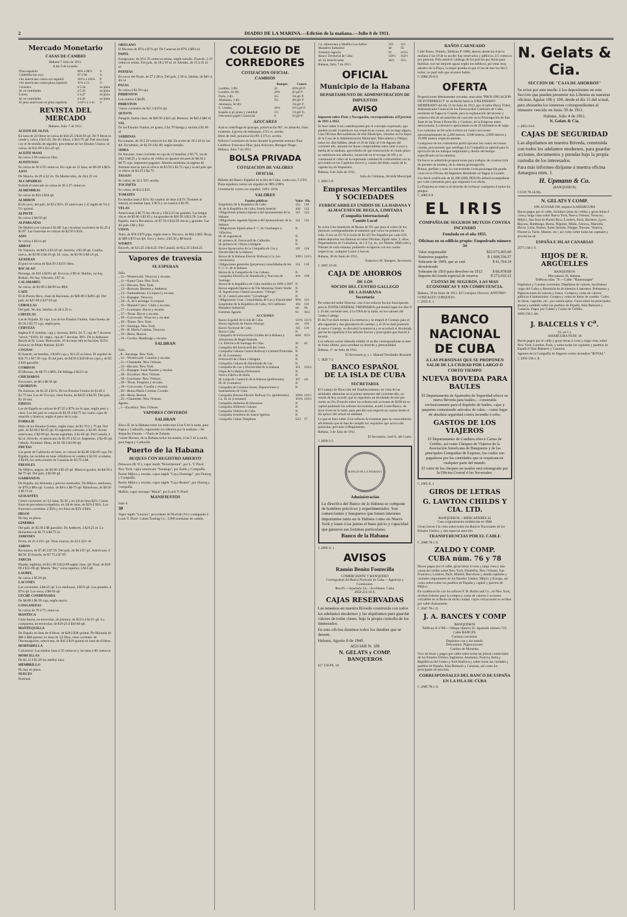2 DIADIO DE LA MARINA.—Edición de la mañana.—Julio 8 de 1911.
Mercado Monetario
CASAS DE CAMBIO
Habana 7 Julio de 1911.
A las 5 de la tarde.
| Plata española | 98⅞ á 98⅞ | V. |
| Calderilla (en oro) | 97 á 98 | V. |
| Oro americano contra oro español | 110⅛ á 110⅜ | P. |
| Oro americano contra plata española | 10⅞ á 11 | V. |
| Centenes | á 5.34 | en plata |
| Id. en cantidades | á 5.35 | en plata |
| Luises | á 4.27 | en plata |
| Id. en cantidades | á 4.29 | en plata |
| El peso americano en plata española | 1-10½ á 1-11 | V. |
REVISTA DEL MERCADO
Habana, Julio 7 de 1911.
ACEITE DE OLIVA
En latas de 23 libras se cotiza de $14-25 á $14-50 qtl. De 9 libras se vende y cotiza á $15-25. De 4½ libras, á $15-75 qtl. Del mezclado con el de semilla de algodón, procedente de los Estados Unidos, se cotiza, de $11-00 á $11-25 qtl.
ACEITE MANI
Se cotiza á 90 centavos libra.
ACEITUNAS
Se cotiza de 50 á 55 centavos. En cajas de 12 latas, de $6-50 á $6⅝.
AJOS
De Murcia, de 20 á 22 cts. De Montevideo, de 24 á 25 cts.
ALCAPARRAS
Surtido el mercado se cotiza de 36 á 37 centavos.
ALMENDRAS
Se cotiza de $33 á $34 qtl.
ALMIDON
El de yuca, del país, de $3 á $3¼. El americano y el inglés de 5¼ á 5½ quintal.
ALPISTE
Se cotiza á $4-50 qtl.
ALPARGATAS
De Mallorca se cotizan á $1.80. Las viscaínas corrientes de $1.25 á $1.87. Las francesas se cotizan de $2.50 á $3⅝.
ANIS
Se cotiza á $11¾ qtl.
ARROZ
De Valencia, de $4⅞ á $5-25 qtl. Semilla, á $3.30 qtl. Canilla, nuevo, de $3.90 á $4.10 qtl. Id. viejo, de $3-90 á $4-10 qtl.
AZAFRAN
El puro se cotiza de $14.50 á $15¼ libra.
BACALAO
Noruega, de $10 á $10¼ qtl. Escocia, á $9 id. Halifax, no hay. Robalo, No hay. Uescada, á $7 id.
CALAMARES
Se cotiza, de $3-90 á $4-00 los 48|4.
CAFE
El de Puerto Rico, clase de Hacienda, de $28-00 á $28½ qtl. Del país, de $27-00 á $27-50 qtl.
CEBOLLAS
Del país. No hay. Isleñas, de 24 á 25 rs.
CIRUELAS
Las de España, $1 caja. Las de los Estados Unidos, clase buena, de $3.50 á $3.75 caja, según peso.
CERVEZA
Inglesa P. P. botellas, caja y docenas, $10¼. Id. T. caja de 7 docenas "tarros," $10¼. Id. negra, caja de 7 docenas. $9½. De la Anhouser Busch de St. Louis. Budweiser, 10 docenas m|b en barriles, $13¼. Extracto de Malta Nutrine, $3.00.
COGNAC
El francés, en botellas, á $14⅝ caja y $13.25 en litros. El español de $16.75 á $17.50 caja. El del país, de $4.50 á $10.60 en cajas y de $5 á $10 garrafón.
COMINOS
El Moruno, de $8-75 á $8⅞. De Málaga á $12½ id.
CHICHAROS
Escoceses, de $6 á $6.50 qtl.
CHORIZOS
De Asturias, de $1.25 á $1⅜. De los Estados Unidos de $1.45 á $1.75 lata. Los de Vizcaya, clase buena, de $4.25 á $4.50. Del país, $1.10 lata.
FIDEOS
Los de España se cotizan de $7.25 á $7⅝ las 4 cajas, según peso y clase. Los del país se cotizan de $3.50 á $4.75 las cuatro cajas de amarillo y blancos, según el peso de la caja.
FORRAJE
Maíz de los Estados Unidos, según clase, de $1.70 á 1.75 qtl. Del país, de $2-60 á $2-65 qtl. El argentino colorado, á $2-60. Avena americana, á $2-00 qtl. Avena argentina, á $1-85 qtl. Del Canadá, á $2 id. Afrecho, el americano de $1.95 á $2 id. Argentino, á $1-85 qtl. Cebada. Nominal. Heno, de $1-50 á $1-60 qtl.
FRUTAS
Las peras de California en latas, se cotizan de $2.40 á $2.60 caja. De España, las surtidas en latas cilíndricas se venden á $2.50; ovaladas, á $2.96, los melocotones de Canarias de $3.75 á $4.
FRIJOLES
De Méjico, negros, de $5-00 á $5-25 qtl. Blancos gordos, de $4-50 á $4-75 qtl. Del país, á $5-00 qtl.
GARBANZOS
De España, sin demanda y precios nominales. De Méjico, medianos, de $7⅝ á $8⅜ qtl. Gordos, de $6¼ á $6-75 qtl. Mónstruos, de $9.50 á $9.75 id.
GUISANTES
Clases corrientes, en 1|2 latas, $1.95 y en 1|4 de latas $2⅜. Clases finas de procedencia española, en 1|4 de latas, de $2⅝ á $3¼. Los franceses corrientes, á $3⅝ y los finos de $3⅞ á $4¼.
HIGOS
No hay en plaza.
GINEBRA
Del país, de $3.50 á $6 garrafón. De Amberes, á $10.25 id. La Holandesa de $6.75 á $8.75 id.
JAMONES
Ferris, de 23 á 23½ qtl. Otras marcas, de 22 á 22½ id.
JABON
Rocamora, de $7.45 á $7.50. Del país, de $4 á $7 qtl. Americano, á $4.50. El francés, de $7.75 á $7.95.
JARCIA
Manila, legítima, de $11-00 á $12-00 según clase, qtl. Sisal, de $10-00 á $11-00 qtl. Manila "Rey" extra superior, á $13 qtl.
LAUREL
Se cotiza á $5.50 qtl.
LACONES
Los corrientes, á $4-25 qtl. Los medianos, á $5⅝ qtl. Los grandes, á $7⅛ qtl. Los extra, á $8-50 qtl.
LECHE CONDENSADA
De $4.80 á $6.50 caja, según marca.
LONGANIZAS
Se cotiza de 70 á 75 centavos.
MANTECA
Clase buena, en tercerolas, de primera, de $11⅛ á $11½ qtl. La compuesta, en tercerolas, de $10-25 á $10-60 qtl.
MANTEQUILLA
De España en latas de 4 libras, de $28 á $38 quintal. De Holanda de $40 á $44 quintal, en latas de 1|2 libra, clase corriente. de Oleomargarina, americana, de $16 á $19 quintal en latas de 4 libras.
MORTADELLA
Cotizamos: Las medias latas á 35 centavos y las latas á 40 centavos.
MORCILLAS
De $1.12 á $1.20 las medias latas.
MEMBRILLO
No hay en plaza.
NUECES
Nominal.
OREGANO
El Moruno de $7⅜ á $7¾ qtl. De Canarias de $7⅝ á $8⅜ id.
PAPEL
Zaragozano, de 30 á 35 centavos resma, según tamaño. Francés, á 19 centavos resma. Del país, de 18 á 30 id. id. Alemán, de 15 á 16 id. id.
PATATAS
En sacos del Norte, de 27 á 28 rs. Del país, á 30 rs. Isleñas, de $4½ á 4¾ id.
PASAS
Se cotiza á $1.50 caja.
PIMIENTOS
Los cuartos á $4.85.
PIMENTON
Clases corrientes de $11 á $15¼ qtl.
QUESOS
Patagrás, buena clase, de $20.50 á $21 qtl. Reinosa, de $45 á $46 id.
SAL
De los Estados Unidos, en grano, á $1.70 fanega y molida á $1.60 id.
SARDINAS
En tomates, de 19 á 20 centavos los 4|4. En aceite de 19 á 20 id. los 4|4. En tabales, de $1.50 á $1.60, según tamaño.
SIDRA
De Asturias, clase corriente en caja de 12 botellas, á $3.75, las de 24|2 á $4.25 y la marca de crédito en iguales envases de $4.50 á $4.75 caja, impuestos pagados. Abunda asimismo la inglesa de distintas marcas que se ofrece de $3.50 á $3.75 caja y la del país que se ofrece de $2.25 á $2.75.
TASAJO
Se cotiza, de 32 á 32½ arroba.
TOCINETA
Se cotiza, de $12 á $15.
TOMATES
En medias latas á $1⅛. En cuartos de latas á $1⅞. Tomates al natural, en medias latas, á $1⅞ y en cuartos á $1.95.
VELAS
Americanas á $6.75 las chicas y á $12.25 las grandes. Las belgas chicas de $5.60 á $5.65 y las grandes de $10.50 á $11.50. Las de España, marca Rocamora, de $7.50 á $14.50 chicas y grandes. Las del país á $6 y $12.
VINOS
Tinto, de $74 á $76 pipa, según marca. Navarro, de $62 á $65. Rioja, de $69 á $73 los 4|4. Seco y dulce, á $5.50 y $8 barril.
WISKEY
Escocés, de $11.25 á $14.25. Del Canadá, de $12.25 á $14.25.
Vapores de travesía
SE ESPERAN
Julio.
„ 11—Westerwald. Veracruz y escalas.
„ 11—Santa Clara. New York.
„ 12—Havana. New York.
„ 12—Borkum. Bremen y Amberes.
„ 13—Santanderino, Liverpool y escalas.
„ 13—Espagne. Veracruz.
„ 14—A. de Larrinaga. Liverpool.
„ 16—Manuel Calvo. Cádiz y escalas.
„ 17—Louisiane. Havre y escalas.
„ 17—Texas. Havre y escalas.
„ 18—Corcovado. Veracruz y escalas.
„ 18—Times. New York.
„ 19—Saratoga. New York.
„ 19—R. María Cristina, Veracruz.
„ 19—Berta. Boston.
„ 19—Cecilia. Hamburgo y escalas.
SALDRAN
Julio.
„ 8—Saratoga. New York.
„ 11—Westerwald. Canarias y escalas.
„ 11—Chalmette. New Orleans.
„ 15—Havana. New York.
„ 15—Espagne. Saint Nazaire y escalas.
„ 18—Excelsior. New Orleans.
„ 18—Louisiane. New Orleans.
„ 18—Texas. Progreso y escalas.
„ 18—Corcovado. Coruña y escalas.
„ 20—Reina María Cristina. Coruña.
„ 24—Berta. Boston.
„ 25—Chalmette. New Orleans.
Agosto.
„ 1—Excelsior. New Orleans.
VAPORES COSTEROS
SALDRAN
Alava II, de la Habana todos los miércoles á las 6 de la tarde, para Sagua y Caibarién, regresando los sábados por la mañana.—Se despacha á bordo.—Viuda de Zulueta.
Cosme Herrera, de la Habana todos los martes, á las 5 de la tarde, para Sagua y Caibarién.
Puerto de la Habana
BUQUES CON REGISTRO ABIERTO
Delaware (B. W.), vapor danés "Pelarstjernen", por L. V. Placé.
New York, vapor americano "Saratoga", por Zaldo y Compañía.
Puerto Méjico y escalas, vapor inglés "Cayo Domingo", por Dussaq y Compañía.
Puerto Méjico y escalas, vapor inglés "Cayo Bonito", por Dussaq y Compañía.
Mobila, vapor noruego "Maud", por Louis V. Placé.
MANIFIESTOS
Julio 6
30
Vapor inglés "Leuctra", procedente de Norfolk (Va.) consignado á Louis V. Placé. Cuban Trading Co.: 3,990 toneladas de carbón.
COLEGIO DE CORREDORES
COTIZACION OFICIAL
CAMBIOS
| | Banque. | Comer. |
| --- | --- | --- |
| Londres, 3 d/v. | 21 | 20⅜ p/0 P. |
| Londres, 60 d/v. | 20⅝ | 20 p/0 P. |
| París, 3 d/v. | 6¼ | 5⅜ p/0 P. |
| Alemania, 3 d/v. | 5¼ | 4⅜ p/0 P. |
| Alemania, 60 d/v. | | 3⅜ p/0 P. |
| E. Unidos. | 10⅝ | 10⅛ p/0 P. |
| España s/ pl. plaza y cantidad | 1½ | 1⅜ p/0 D. |
| Descuento papel Comercial | 8 | 10 p/0 P. |
AZUCARES
Azúcar centrífuga de guarapo, polarización 96°, en almacén, fruto existente, á precio de embarque, á 5¼ rs. arroba.
Idem de miel, polarización 89, á 3⅞ rs. arroba.
Señores Corredores de turno durante la presente semana: Para Cambios: Francisco Díaz; para Azúcares, Benigno Diago.
Habana, Julio 7 de 1911.
BOLSA PRIVADA
COTIZACION DE VALORES
OFICIAL
Billetes del Banco Español de la Isla de Cuba, contra oro, 5 á 6¼
Plata española contra oro español de 98⅝ á 98⅞
Greenbacks contra oro español, 110¼ 110⅜
VALORES
| Fondos públicos | Valor | Plo. |
| --- | --- | --- |
| Empréstito de la República de Cuba | 112 | 118 |
| Id. de la República de Cuba, Deuda Interior | 109 | 112 |
| Obligaciones primera hipoteca del Ayuntamiento de la Habana | 115 | 122 |
| Obligaciones segunda hipoteca del Ayuntamiento, de la Habana | 112 | 116 |
| Obligaciones hipotecarias F. C. de Cienfuegos á Villaclara | N | |
| Id. id. segunda id. | N | |
| Id. primera id. Ferrocarril de Caibarién | N | |
| Id. primera id. Gibara á Holguín | N | |
| Bonos hipotecarios de la Compañía de Gas y Electricidad de la Habana | 119 | 124 |
| Bonos de la Habana Electric Railway's Co. (en circulación) | 108½ | 110½ |
| Obligaciones generales (perpetuas) consolidadas de los F. C. U. de la Habana | 112 | 118 |
| Bonos de la Compañía de Gas Cubana | N | |
| Compañía Eléctrica de Alumbrado y Tracción de Santiago | 104 | 108 |
| Bonos de la República de Cuba emitidos en 1896 á 1897 | N | |
| Bonos segunda hipoteca de The Matanzas Water Works | N | |
| Id. hipotecarios Central azucarero "Olimpo" | N | |
| Id. id. Central azucarero "Covadonga" | N | |
| Obligaciones Gran. Consolidadas de Gas y Electricidad | 99⅝ | 101 |
| Empréstito de la República de Cuba, 16½ millones | 106 | 110 |
| Matadero Industrial | sin | 94 |
| Fomento Agrario | 93 | 96½ |
| ACCIONES | | |
| Banco Español de la Isla de Cuba | 110⅝ | 111⅞ |
| Banco Agrícola de Puerto Príncipe | sin | 100 |
| Banco Nacional de Cuba | 116 | 130 |
| Banco Cuba | N | |
| Compañía de Ferrocarriles Unidos de la Habana y Almacenes de Regla limitada | 84⅝ | 85⅛ |
| Ca. Eléctrica de Santiago de Cuba | 25 | 60 |
| Compañía del Ferrocarril del Oeste | N | |
| Compañía Cubana Central Railway's Limited Preferidas | N | |
| Id. id. (comunes) | N | |
| Ferrocarril de Gibara á Holguín | N | |
| Compañía Cubana de Alumbrado de Gas | N | |
| Compañía de Gas y Electricidad de la Habana | 101 | 102¼ |
| Dique de la Habana Preferentes | N | |
| Nueva Fábrica de Hielo | N | |
| Id. Lonja de Comercio de la Habana (preferentes) | 107 | sin |
| Id. id. (comunes) | N | |
| Compañía de Construcciones, Reparaciones y Saneamiento de Cuba | N | |
| Compañía Havana Electric Railway Co. (preferentes) | 108⅝ | 110½ |
| Ca. id. id. (comunes) | 103⅜ | 105½ |
| Compañía Anónima de Matanzas | N | |
| Compañía Alfilerera Cubana | N | |
| Compañía Vidriera de Cuba | N | |
| Compañía Destilería de Sancti Spíritus | N | |
| Compañía Cuban Telephone | 52½ | 57 |
| Ca. Almacenes y Muelles Los Indios | 105 | 115 |
| Matadero Industrial | 40 | 55 |
| Fomento Agrario | 91 | 103¼ |
| Banco Territorial de Cuba | 159½ | 162½ |
| Id. id. Beneficiadas | 34½ | 35½ |
Habana, Julio 7 de 1911.
OFICIAL
Municipio de la Habana
DEPARTAMENTO DE ADMINISTRACION DE IMPUESTOS
AVISO
Impuesto sobre Flote y Navegación, correspondiente al Ejercicio de 1911 á 1912.
Se hace saber á los contribuyentes por el concepto expresado, que pueden acudir á satisfacer sus respectivas cuotas, sin recargo alguno, á las Oficinas Recaudadoras de este Municipio, situadas en los bajos de la Casa de la Administración Municipal, Mercaderes y Obispo, todos los días hábiles, desde el 10 de Julio al 9 de Agosto del corriente año, durante las horas comprendidas entre siete á once y media de la mañana, apercibidos de que transcurrido el citado plazo no satisfacen sus adeudos, incurrirán en el recargo de 6% y se continuará el cobro de la expresada cantidad de conformidad con lo prevenido en los Capítulos tercero y cuarto del título cuarto de la vigente ley de Impuestos.
Habana, 6 de Julio de 1911.
Julio de Cárdenas, Alcalde Municipal.
C 2083 5-8
Empresas Mercantiles
Y SOCIEDADES
FERROCARRILES UNIDOS DE LA HABANA Y ALMACENES DE REGLA, LIMITADA
(Compañía Internacional)
Comité Local
Se avisa á los tenedores de Bonos de 5% que para el cobro de los intereses correspondientes al semestre que vence en primero de Julio, 6 sea un 2½ % á razón de $1-25 Oro Español por cada £10, deben depositar sus láminas en estas Oficinas, Egido núm. 2, altos, Departamento de Contaduría, de 1 á 3 p. m., los Martes, Miércoles y Viernes de cada semana, pudiendo recogerlas con sus cuotas respectivas, cualquier Lunes ó Jueves.
Habana, 30 de Junio de 1911.
Francisco M. Steegers. Secretario.
C 1905 10-30
CAJA DE AHORROS
DE LOS
SOCIOS DEL CENTRO GALLEGO
DE LA HABANA
Secretaría
De orden del señor Director, cito á los señores Socios Suscriptores para la JUNTA GENERAL ORDINARIA que tendrá lugar los días 9 y 16 del corriente mes, á la UNA de la tarde, en los salones del Centro Gallego.
El día 9 se dará lectura á la memoria y se elegirá el Consejo para el año siguiente y dos glosadores de cuentas, y el 16 se dará posesión al nuevo Consejo, se discutirá la memoria y se acordará el dividendo que ha de repartirse á los señores Socios y principales que fueron á invertir.
Los señores socios deberán exhibir el recibo correspondiente al mes de Junio último, para acreditar su derecho y personalidad.
Habana, 1º. de Julio de 1911.
El Secretario p. s. r. Manuel Fernández Rosende.
C 1829 7-2
BANCO ESPAÑOL
DE LA ISLA DE CUBA
SECRETARIA
El Consejo de Dirección del Establecimiento, en vista de las utilidades obtenidas en el primer semestre del corriente año, en sesión de hoy acordó, que se repartiera un dividendo de tres por ciento en Oro Francés sobre las ochenta mil acciones de $100 de su capital pudiendo los señores Accionistas, acudir á este Banco, de doce á tres de la tarde, para percibir sus respectivas cuotas desde el día quince del actual en adelante.
Lo que se hace saber á los señores Accionistas para su conocimiento, advirtiendo que se han de cumplir los requisitos que acerca del particular, previene el Reglamento.
Habana, 3 de Julio de 1911.
El Secretario, José A. del Cueto.
C 2058 5-5
BANCO DE LA HABANA
Administración
La directiva del Banco de la Habana se compone de hombres prácticos y experimentados. Son comerciantes y banqueros que tienen intereses importantes tanto en la Habana como en Nueva York y traen á las juntas el buen juicio y capacidad que ganaron sus fortunas particulares.
Banco de la Habana
C 2006 Jl. 1
AVISOS
Ramón Benito Fontecilla
COMERCIANTE Y BANQUERO
Corresponsal del Banco Nacional de Cuba.—Agencias y Comisiones.
Rea 65.—Apartado 14.—Jovellanos. Cuba.
2654 213-16 S.
CAJAS RESERVADAS
Las tenemos en nuestra Bóveda construida con todos los adelantos modernos y las alquilamos para guardar valores de todas clases, bajo la propia custodia de los interesados.
En esta oficina daremos todos los detalles que se deseen.
Habana, Agosto 8 de 1940.
AGUIAR N. 108
N. GELATS y COMP.
BANQUEROS
617 156-Fb. 14
BAÑOS CARNEADO
Calle Paseo, Vedado, Teléfono F-1080, abierto desde las 4 de la mañana á las 10 de la noche; hay reservados y públicos, á 5 centavos por persona. Pida usted el catálogo de los precios por horas para familias; son las mejores aguas según los médicos, por estar muy adentro de la Playa; la mejor prueba es que el ras de mar los llevó todos, no pasó más que en estos baños.
C 2084 26-8 Jl.
OFERTA
Proposiciones debidamente cerradas, marcadas "PROLONGACION DE POTRERILLO" se recibirán hasta la UNA PASADO MERIDIANO del día 15 de Julio de 1911, por el señor Harry Usher, Administrador General de los Ferrocarriles Centrales de Cuba, residente en Sagua la Grande, para la explanación del terreno y construcción de alcantarillas de concreto en la Prolongación de San Juan de las Yeras á Potrerillo y Cardoso, de la Empresa antes mencionada. La distancia aproximada es de 25 kilómetros de largo.
Los contratos se llevarán á efecto en cuatro secciones aproximadamente de 2,200 metros, 3,040 metros, 2,600 metros y 16,000 metros respectivamente.
Cualquiera de los contratistas podrá ejecutar las cuatro secciones citadas, previniendo que satisfaga á la Compañía su aptitud para la ejecución de los trabajos estipulados y dentro del tiempo especificado en los mismos.
En breve se admitirán proposiciones para trabajos de construcción de puentes de madera, de la misma prolongación.
Planos, perfiles y todo lo concerniente á esta prolongación puede verse en la Oficina del Ingeniero Residente en Sagua la Grande.
Un check certificado de $1,000 (MIL PESOS) deberá acompañarse por cada contratista para que responda á su oferta.
La Empresa se reserva el derecho de rechazar cualquiera á todos los pliegos.
C 2085 6-8
EL IRIS
COMPAÑIA DE SEGUROS MUTUOS CONTRA INCENDIO
Fundada en el año 1855.
Oficinas en su edificio propio: Empedrado número 34
| Valor responsable | $52.073,405.00 |
| Siniestros pagados | $ 1.668,556.57 |
| Sobrante de 1909, que se está devolviendo | $ 41,764.18 |
| Sobrante de 1910 para devolver en 1912 | $ 66,878.68 |
| Importe del fondo especial de reserva | $ 273,032.12 |
CUOTAS DE SEGUROS, LAS MAS ECONOMICAS Y SIN COMPETENCIA.
Habana, 30 de Junio de 1911. El Consejero Director, ANTONIO GONZALEZ CURQUEJO.
C 2035 Jl. 1
BANCO NACIONAL DE CUBA
A LAS PERSONAS QUE SE PROPONEN SALIR DE LA CIUDAD POR LARGO O CORTO TIEMPO
NUEVA BOVEDA PARA BAULES
El Departamento de Apartados de Seguridad ofrece su nueva Bóveda para baúles,—construida exclusivamente para el depósito de baúles, cajas y paquetes conteniendo artículos de valor,—como lugar de absoluta seguridad contra incendio ó robo.
GASTOS DE LOS VIAJEROS
El Departamento de Cambios ofrece Cartas de Crédito, así como Cheques de Viajeros de la Asociación Americana de Banqueros y de las principales Compañías de Expreso, los cuales son pagaderos por las cantidades que se requieran en cualquier parte del mundo.
El valor de los cheques no usados será reintegrado por la Oficina Central ó las Sucursales.
C 1993 Jl. 1
GIROS DE LETRAS
G. LAWTON CHILDS Y CIA. LTD.
BANQUEROS.—MERCADERES 22
Casa originalmente establecida en 1844
Giran Letras á la vista sobre todos los Bancos Nacionales de los Estados Unidos, y dan especial atención.
TRANSFERENCIAS POR EL CABLE
C 2048 78-1 Jl.
ZALDO Y COMP.
CUBA núm. 76 y 78
Hacen pagos por el cable, giran letras á corta y larga vista y dan cartas de crédito sobre New York, Filadelfia, New Orleans, San Francisco, Londres, París, Madrid, Barcelona y demás capitales y ciudades importantes de los Estados Unidos, Méjico y Europa, así como sobre todos los pueblos de España y capital y puertos de Méjico.
En combinación con los señores F. B. Hollin and Co., de New York, reciben órdenes para la compra y venta de valores ó acciones cotizables en la Bolsa de dicha ciudad, cuyas cotizaciones se reciben por cable diariamente.
C 2047 78-1 Jl.
J. A. BANCES Y COMP
BANQUEROS
Teléfono A-1740.—Obispo número 21. Apartado número 715.
Cable BANCES.
Cuentas corrientes.
Depósitos con y sin interés.
Descuentos. Pignoraciones.
Cambio de Monedas.
Giro de letras y pagos por cable sobre todas las plazas comerciales de los Estados Unidos, Inglaterra, Alemania, Francia, Italia y Repúblicas del Centro y Sud-América y sobre todas las ciudades y pueblos de España, Islas Baleares y Canarias, así como los principales de esta Isla.
CORRESPONSALES DEL BANCO DE ESPAÑA EN LA ISLA DE CUBA
C 2049 78-1 Jl.
N. Gelats & Cia.
SECCION DE "CAJA DE AHORROS"
Se avisa por este medio á los depositantes en esta Sección que pueden presentar sus Libretas en nuestras oficinas, Aguiar 106 y 108, desde el día 15 del actual, para abonarles los intereses correspondientes al trimestre vencido en Junio 30 de 1911.
Habana, Julio 4 de 1911.
N. Gelats & Cia.
c. 2063 10-6
CAJAS DE SEGURIDAD
Las alquilamos en nuestra Bóveda, construida con todos los adelantos modernos, para guardar acciones, documentos y prendas bajo la propia custodia de los interesados.
Para más informes diríjanse á nuestra oficina Amargura núm. 1.
H. Upmann & Co.
(BANQUEROS)
C1519 78-14 My.
N. GELATS Y COMP.
108, AGUIAR 108, esquina A AMARGURA
Hacen pagos por el cable, facilitan cartas de crédito y giran letras á corta y larga vista sobre Nueva York, Nueva Orleans, Veracruz, Méjico, San Juan de Puerto Rico, Londres, París, Burdeos, Lyon, Bayona, Hamburgo, Roma, Nápoles, Milán, Génova, Marsella, Havre, Lella, Nantes, Saint Quintín, Dieppe, Tolouse, Venecia, Florencia, Turín, Masino, etc.; así como sobre todas las capitales y provincias de
ESPAÑA E ISLAS CANARIAS
2575 156-1 S.
HIJOS DE R. ARGÜELLES
BANQUEROS
Mercaderes 36, Habana.
Teléfono núm. 70.—Cable: "Ramonargüe"
Depósitos y Cuentas corrientes. Depósitos de valores, haciéndose cargo del Cobro y Remisión de dividendos é intereses. Préstamos y Pignoraciones de valores y frutos. Compra y venta de valores públicos é Industriales. Compra y venta de letras de cambio. Cobro de letras, cupones, etc., por cuenta ajena. Giros sobre las principales plazas y también sobre los pueblos de España, Islas Baleares y Canarias. Pagos por Cables y Cartas de Crédito.
1099 156-1 Ab.
J. BALCELLS Y C<sup>a</sup>.
(S. en C.)
AMARGURA NUM. 34
Hacen pagos por el cable y giran letras á corta y larga vista, sobre New York, Londres, París, y sobre todas las capitales y pueblos de España é Islas Baleares y Canarias.
Agentes de la Compañía de Seguros contra incendios "ROYAL"
C 2050 156-1 Jl.